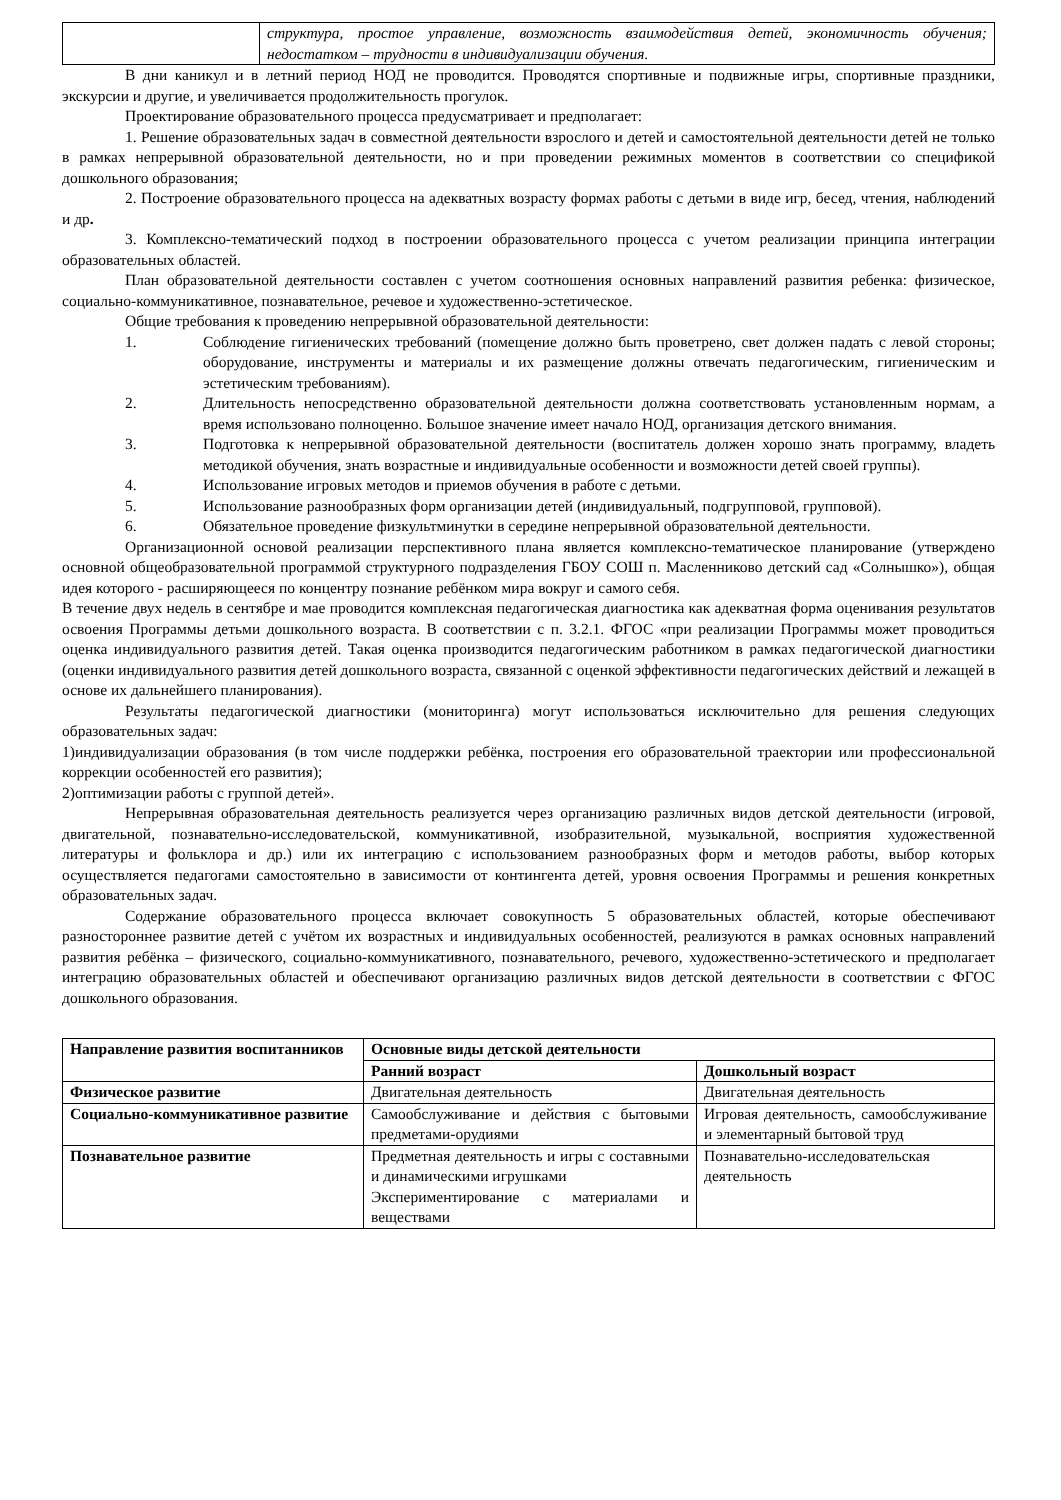| | структура, простое управление, возможность взаимодействия детей, экономичность обучения; недостатком – трудности в индивидуализации обучения. |
В дни каникул и в летний период НОД не проводится. Проводятся спортивные и подвижные игры, спортивные праздники, экскурсии и другие, и увеличивается продолжительность прогулок.
Проектирование образовательного процесса предусматривает и предполагает:
1. Решение образовательных задач в совместной деятельности взрослого и детей и самостоятельной деятельности детей не только в рамках непрерывной образовательной деятельности, но и при проведении режимных моментов в соответствии со спецификой дошкольного образования;
2. Построение образовательного процесса на адекватных возрасту формах работы с детьми в виде игр, бесед, чтения, наблюдений и др.
3. Комплексно-тематический подход в построении образовательного процесса с учетом реализации принципа интеграции образовательных областей.
План образовательной деятельности составлен с учетом соотношения основных направлений развития ребенка: физическое, социально-коммуникативное, познавательное, речевое и художественно-эстетическое.
Общие требования к проведению непрерывной образовательной деятельности:
1. Соблюдение гигиенических требований (помещение должно быть проветрено, свет должен падать с левой стороны; оборудование, инструменты и материалы и их размещение должны отвечать педагогическим, гигиеническим и эстетическим требованиям).
2. Длительность непосредственно образовательной деятельности должна соответствовать установленным нормам, а время использовано полноценно. Большое значение имеет начало НОД, организация детского внимания.
3. Подготовка к непрерывной образовательной деятельности (воспитатель должен хорошо знать программу, владеть методикой обучения, знать возрастные и индивидуальные особенности и возможности детей своей группы).
4. Использование игровых методов и приемов обучения в работе с детьми.
5. Использование разнообразных форм организации детей (индивидуальный, подгрупповой, групповой).
6. Обязательное проведение физкультминутки в середине непрерывной образовательной деятельности.
Организационной основой реализации перспективного плана является комплексно-тематическое планирование (утверждено основной общеобразовательной программой структурного подразделения ГБОУ СОШ п. Масленниково детский сад «Солнышко»), общая идея которого - расширяющееся по концентру познание ребёнком мира вокруг и самого себя.
В течение двух недель в сентябре и мае проводится комплексная педагогическая диагностика как адекватная форма оценивания результатов освоения Программы детьми дошкольного возраста. В соответствии с п. 3.2.1. ФГОС «при реализации Программы может проводиться оценка индивидуального развития детей. Такая оценка производится педагогическим работником в рамках педагогической диагностики (оценки индивидуального развития детей дошкольного возраста, связанной с оценкой эффективности педагогических действий и лежащей в основе их дальнейшего планирования).
Результаты педагогической диагностики (мониторинга) могут использоваться исключительно для решения следующих образовательных задач:
1)индивидуализации образования (в том числе поддержки ребёнка, построения его образовательной траектории или профессиональной коррекции особенностей его развития);
2)оптимизации работы с группой детей».
Непрерывная образовательная деятельность реализуется через организацию различных видов детской деятельности (игровой, двигательной, познавательно-исследовательской, коммуникативной, изобразительной, музыкальной, восприятия художественной литературы и фольклора и др.) или их интеграцию с использованием разнообразных форм и методов работы, выбор которых осуществляется педагогами самостоятельно в зависимости от контингента детей, уровня освоения Программы и решения конкретных образовательных задач.
Содержание образовательного процесса включает совокупность 5 образовательных областей, которые обеспечивают разностороннее развитие детей с учётом их возрастных и индивидуальных особенностей, реализуются в рамках основных направлений развития ребёнка – физического, социально-коммуникативного, познавательного, речевого, художественно-эстетического и предполагает интеграцию образовательных областей и обеспечивают организацию различных видов детской деятельности в соответствии с ФГОС дошкольного образования.
| Направление развития воспитанников | Основные виды детской деятельности | |
| --- | --- | --- |
| | Ранний возраст | Дошкольный возраст |
| Физическое развитие | Двигательная деятельность | Двигательная деятельность |
| Социально-коммуникативное развитие | Самообслуживание и действия с бытовыми предметами-орудиями | Игровая деятельность, самообслуживание и элементарный бытовой труд |
| Познавательное развитие | Предметная деятельность и игры с составными и динамическими игрушками Экспериментирование с материалами и веществами | Познавательно-исследовательская деятельность |